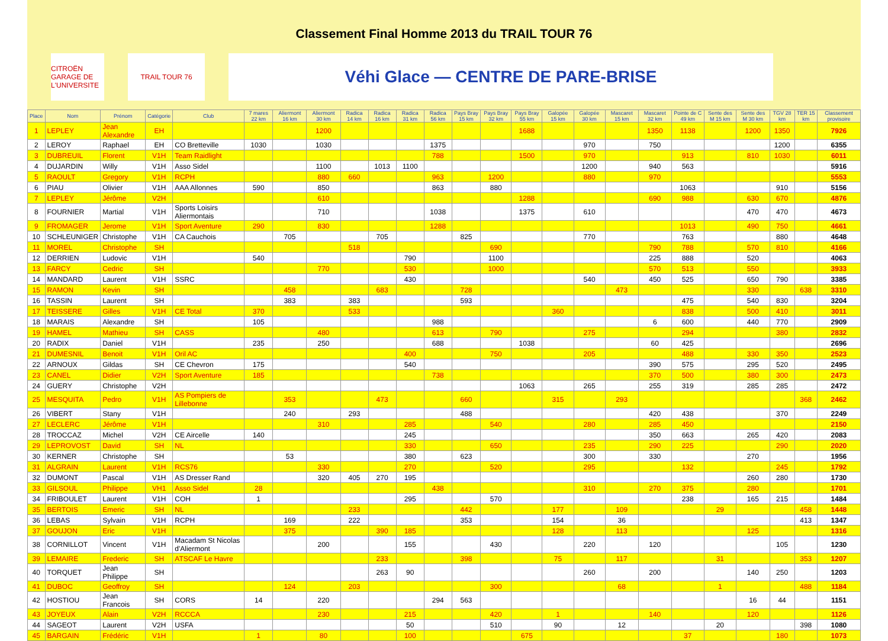Classement Final Homme 2013 du TRAIL TOUR 76
CITROËN
GARAGE DE L'UNIVERSITE
TRAIL TOUR 76
Véhi Glace — CENTRE DE PARE-BRISE
| Place | Nom | Prénom | Catégorie | Club | 7 mares 22 km | Aliermont 16 km | Aliermont 30 km | Radica 14 km | Radica 16 km | Radica 31 km | Radica 56 km | Pays Bray 15 km | Pays Bray 32 km | Pays Bray 55 km | Galopée 15 km | Galopée 30 km | Mascaret 15 km | Mascaret 32 km | Pointe de C 49 km | Sente des M 15 km | Sente des M 30 km | TGV 28 km | TER 15 km | Classement provisoire |
| --- | --- | --- | --- | --- | --- | --- | --- | --- | --- | --- | --- | --- | --- | --- | --- | --- | --- | --- | --- | --- | --- | --- | --- | --- |
| 1 | LEPLEY | Jean Alexandre | EH | | | | 1200 | | | | | | | 1688 | | | | 1350 | 1138 | | 1200 | 1350 | | 7926 |
| 2 | LEROY | Raphael | EH | CO Bretteville | 1030 | | 1030 | | | | 1375 | | | | | 970 | | 750 | | | | 1200 | | 6355 |
| 3 | DUBREUIL | Florent | V1H | Team Raidlight | | | | | | | 788 | | | 1500 | | 970 | | | 913 | | 810 | 1030 | | 6011 |
| 4 | DUJARDIN | Willy | V1H | Asso Sidel | | | 1100 | | 1013 | 1100 | | | | | | 1200 | | 940 | 563 | | | | | 5916 |
| 5 | RAOULT | Gregory | V1H | RCPH | | | 880 | 660 | | | 963 | | 1200 | | | 880 | | 970 | | | | | | 5553 |
| 6 | PIAU | Olivier | V1H | AAA Allonnes | 590 | | 850 | | | | 863 | | 880 | | | | | | 1063 | | | 910 | | 5156 |
| 7 | LEPLEY | Jérôme | V2H | | | | 610 | | | | | | | 1288 | | | | 690 | 988 | | 630 | 670 | | 4876 |
| 8 | FOURNIER | Martial | V1H | Sports Loisirs Aliermontais | | | 710 | | | | 1038 | | | 1375 | | 610 | | | | | 470 | 470 | | 4673 |
| 9 | FROMAGER | Jerome | V1H | Sport Aventure | 290 | | 830 | | | | 1288 | | | | | | | | 1013 | | 490 | 750 | | 4661 |
| 10 | SCHLEUNIGER | Christophe | V1H | CA Cauchois | | 705 | | | 705 | | | 825 | | | | 770 | | | 763 | | | 880 | | 4648 |
| 11 | MOREL | Christophe | SH | | | | | 518 | | | | | 690 | | | | | 790 | 788 | | 570 | 810 | | 4166 |
| 12 | DERRIEN | Ludovic | V1H | | 540 | | | | | 790 | | | 1100 | | | | | 225 | 888 | | 520 | | | 4063 |
| 13 | FARCY | Cedric | SH | | | | 770 | | | 530 | | | 1000 | | | | | 570 | 513 | | 550 | | | 3933 |
| 14 | MANDARD | Laurent | V1H | SSRC | | | | | | 430 | | | | | | 540 | | 450 | 525 | | 650 | 790 | | 3385 |
| 15 | RAMON | Kevin | SH | | | 458 | | | 683 | | | 728 | | | | | 473 | | | | 330 | | 638 | 3310 |
| 16 | TASSIN | Laurent | SH | | | 383 | | 383 | | | | 593 | | | | | | | 475 | | 540 | 830 | | 3204 |
| 17 | TEISSERE | Gilles | V1H | CE Total | 370 | | | 533 | | | | | | | 360 | | | | 838 | | 500 | 410 | | 3011 |
| 18 | MARAIS | Alexandre | SH | | 105 | | | | | | 988 | | | | | | | 6 | 600 | | 440 | 770 | | 2909 |
| 19 | HAMEL | Mathieu | SH | CASS | | | 480 | | | | 613 | | 790 | | | 275 | | | 294 | | | 380 | | 2832 |
| 20 | RADIX | Daniel | V1H | | 235 | | 250 | | | | 688 | | | 1038 | | | | 60 | 425 | | | | | 2696 |
| 21 | DUMESNIL | Benoit | V1H | Oril AC | | | | | | 400 | | | 750 | | | 205 | | | 488 | | 330 | 350 | | 2523 |
| 22 | ARNOUX | Gildas | SH | CE Chevron | 175 | | | | | 540 | | | | | | | | 390 | 575 | | 295 | 520 | | 2495 |
| 23 | CANEL | Didier | V2H | Sport Aventure | 185 | | | | | | 738 | | | | | | | 370 | 500 | | 380 | 300 | | 2473 |
| 24 | GUERY | Christophe | V2H | | | | | | | | | | | 1063 | | 265 | | 255 | 319 | | 285 | 285 | | 2472 |
| 25 | MESQUITA | Pedro | V1H | AS Pompiers de Lillebonne | | 353 | | | 473 | | | 660 | | | 315 | | 293 | | | | | | 368 | 2462 |
| 26 | VIBERT | Stany | V1H | | | 240 | | 293 | | | | 488 | | | | | | 420 | 438 | | | 370 | | 2249 |
| 27 | LECLERC | Jérôme | V1H | | | | 310 | | | 285 | | | 540 | | | 280 | | 285 | 450 | | | | | 2150 |
| 28 | TROCCAZ | Michel | V2H | CE Aircelle | 140 | | | | | 245 | | | | | | | | 350 | 663 | | 265 | 420 | | 2083 |
| 29 | LEPROVOST | David | SH | NL | | | | | | 330 | | | 650 | | | 235 | | 290 | 225 | | | 290 | | 2020 |
| 30 | KERNER | Christophe | SH | | | 53 | | | | 380 | | 623 | | | | 300 | | 330 | | | 270 | | | 1956 |
| 31 | ALGRAIN | Laurent | V1H | RCS76 | | | 330 | | | 270 | | | 520 | | | 295 | | | 132 | | | 245 | | 1792 |
| 32 | DUMONT | Pascal | V1H | AS Dresser Rand | | | 320 | 405 | 270 | 195 | | | | | | | | | | | 260 | 280 | | 1730 |
| 33 | GILSOUL | Philippe | VH1 | Asso Sidel | 28 | | | | | | 438 | | | | | 310 | | 270 | 375 | | 280 | | | 1701 |
| 34 | FRIBOULET | Laurent | V1H | COH | 1 | | | | | 295 | | | 570 | | | | | | 238 | | 165 | 215 | | 1484 |
| 35 | BERTOIS | Emeric | SH | NL | | | | 233 | | | | 442 | | | 177 | | 109 | | | 29 | | | 458 | 1448 |
| 36 | LEBAS | Sylvain | V1H | RCPH | | 169 | | 222 | | | | 353 | | | 154 | | 36 | | | | | | 413 | 1347 |
| 37 | GOUJON | Eric | V1H | | | 375 | | | 390 | 185 | | | | | 128 | | 113 | | | | 125 | | | 1316 |
| 38 | CORNILLOT | Vincent | V1H | Macadam St Nicolas d'Aliermont | | | 200 | | | 155 | | | 430 | | | 220 | | 120 | | | | 105 | | 1230 |
| 39 | LEMAIRE | Frederic | SH | ATSCAF Le Havre | | | | | 233 | | | 398 | | | 75 | | 117 | | | 31 | | | 353 | 1207 |
| 40 | TORQUET | Jean Philippe | SH | | | | | | 263 | 90 | | | | | | 260 | | 200 | | | 140 | 250 | | 1203 |
| 41 | DUBOC | Geoffroy | SH | | | 124 | | 203 | | | | | 300 | | | | 68 | | | 1 | | | 488 | 1184 |
| 42 | HOSTIOU | Jean Francois | SH | CORS | 14 | | 220 | | | | 294 | 563 | | | | | | | | | 16 | 44 | | 1151 |
| 43 | JOYEUX | Alain | V2H | RCCCA | | | 230 | | | 215 | | | 420 | | 1 | | | 140 | | | 120 | | | 1126 |
| 44 | SAGEOT | Laurent | V2H | USFA | | | | | | 50 | | | 510 | | 90 | | 12 | | | 20 | | | 398 | 1080 |
| 45 | BARGAIN | Frédéric | V1H | | 1 | | 80 | | | 100 | | | | 675 | | | | | 37 | | | 180 | | 1073 |